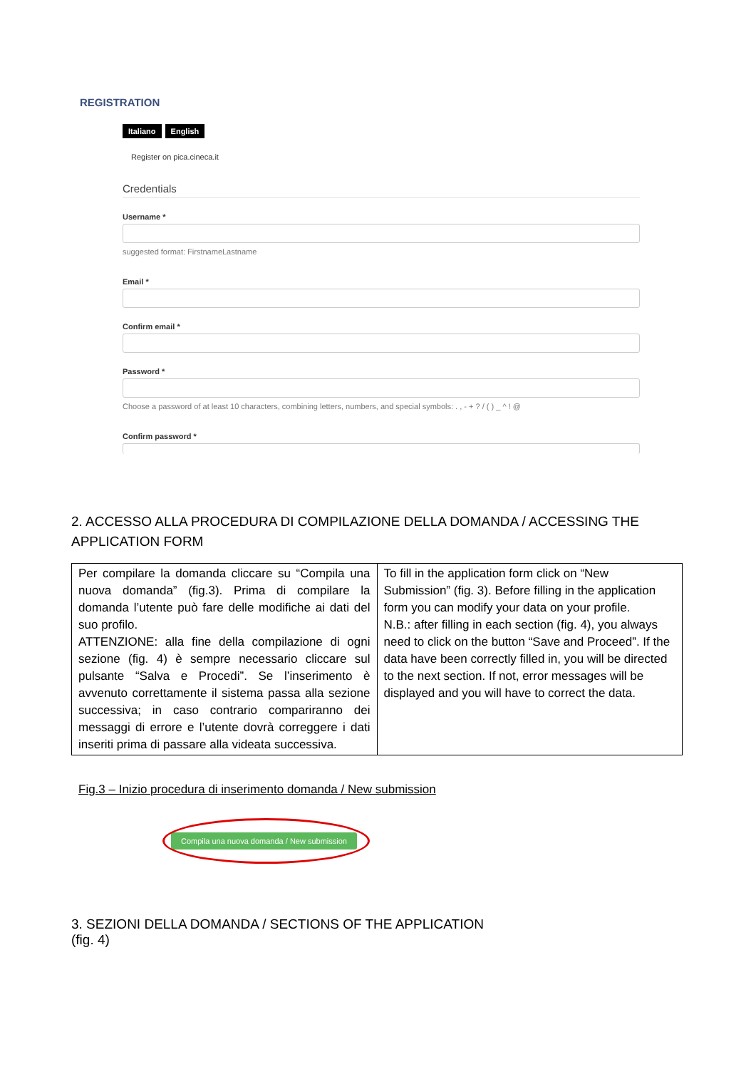REGISTRATION
Italiano English
Register on pica.cineca.it
Credentials
Username *
suggested format: FirstnameLastname
Email *
Confirm email *
Password *
Choose a password of at least 10 characters, combining letters, numbers, and special symbols: . , - + ? / ( ) _ ^ ! @
Confirm password *
2. ACCESSO ALLA PROCEDURA DI COMPILAZIONE DELLA DOMANDA / ACCESSING THE APPLICATION FORM
| Per compilare la domanda cliccare su “Compila una nuova domanda” (fig.3). Prima di compilare la domanda l’utente può fare delle modifiche ai dati del suo profilo. ATTENZIONE: alla fine della compilazione di ogni sezione (fig. 4) è sempre necessario cliccare sul pulsante “Salva e Procedi”. Se l’inserimento è avvenuto correttamente il sistema passa alla sezione successiva; in caso contrario compariranno dei messaggi di errore e l’utente dovrà correggere i dati inseriti prima di passare alla videata successiva. | To fill in the application form click on “New Submission” (fig. 3). Before filling in the application form you can modify your data on your profile. N.B.: after filling in each section (fig. 4), you always need to click on the button “Save and Proceed”. If the data have been correctly filled in, you will be directed to the next section. If not, error messages will be displayed and you will have to correct the data. |
Fig.3 – Inizio procedura di inserimento domanda / New submission
Compila una nuova domanda / New submission
3. SEZIONI DELLA DOMANDA / SECTIONS OF THE APPLICATION
(fig. 4)